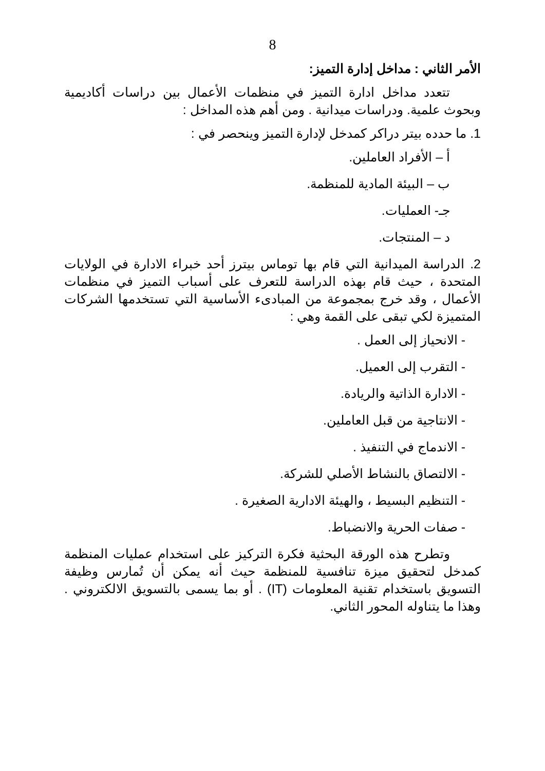8
الأمر الثاني : مداخل إدارة التميز:
تتعدد مداخل ادارة التميز في منظمات الأعمال بين دراسات أكاديمية وبحوث علمية. ودراسات ميدانية . ومن أهم هذه المداخل :
1. ما حدده بيتر دراكر كمدخل لإدارة التميز وينحصر في :
أ – الأفراد العاملين.
ب – البيئة المادية للمنظمة.
جـ- العمليات.
د – المنتجات.
2. الدراسة الميدانية التي قام بها توماس بيترز أحد خبراء الادارة في الولايات المتحدة ، حيث قام بهذه الدراسة للتعرف على أسباب التميز في منظمات الأعمال ، وقد خرج بمجموعة من المبادىء الأساسية التي تستخدمها الشركات المتميزة لكي تبقى على القمة وهي :
- الانحياز إلى العمل .
- التقرب إلى العميل.
- الادارة الذاتية والريادة.
- الانتاجية من قبل العاملين.
- الاندماج في التنفيذ .
- الالتصاق بالنشاط الأصلي للشركة.
- التنظيم البسيط ، والهيئة الادارية الصغيرة .
- صفات الحرية والانضباط.
وتطرح هذه الورقة البحثية فكرة التركيز على استخدام عمليات المنظمة كمدخل لتحقيق ميزة تنافسية للمنظمة حيث أنه يمكن أن تُمارس وظيفة التسويق باستخدام تقنية المعلومات (IT) . أو بما يسمى بالتسويق الالكتروني . وهذا ما يتناوله المحور الثاني.